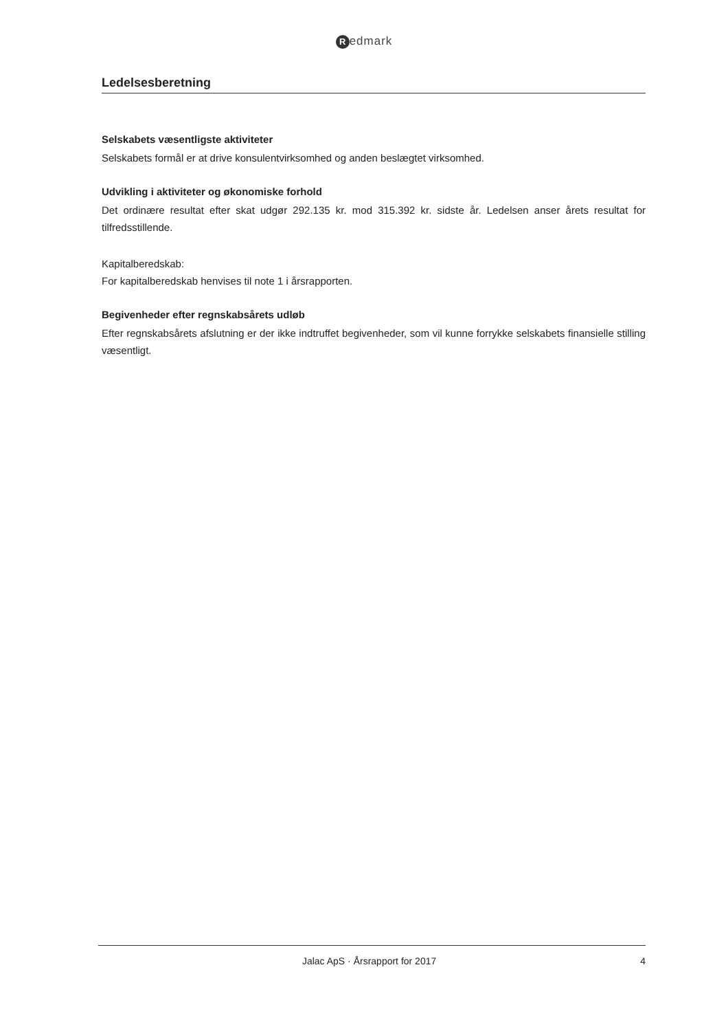Redmark
Ledelsesberetning
Selskabets væsentligste aktiviteter
Selskabets formål er at drive konsulentvirksomhed og anden beslægtet virksomhed.
Udvikling i aktiviteter og økonomiske forhold
Det ordinære resultat efter skat udgør 292.135 kr. mod 315.392 kr. sidste år. Ledelsen anser årets resultat for tilfredsstillende.
Kapitalberedskab:
For kapitalberedskab henvises til note 1 i årsrapporten.
Begivenheder efter regnskabsårets udløb
Efter regnskabsårets afslutning er der ikke indtruffet begivenheder, som vil kunne forrykke selskabets finansielle stilling væsentligt.
Jalac ApS · Årsrapport for 2017
4